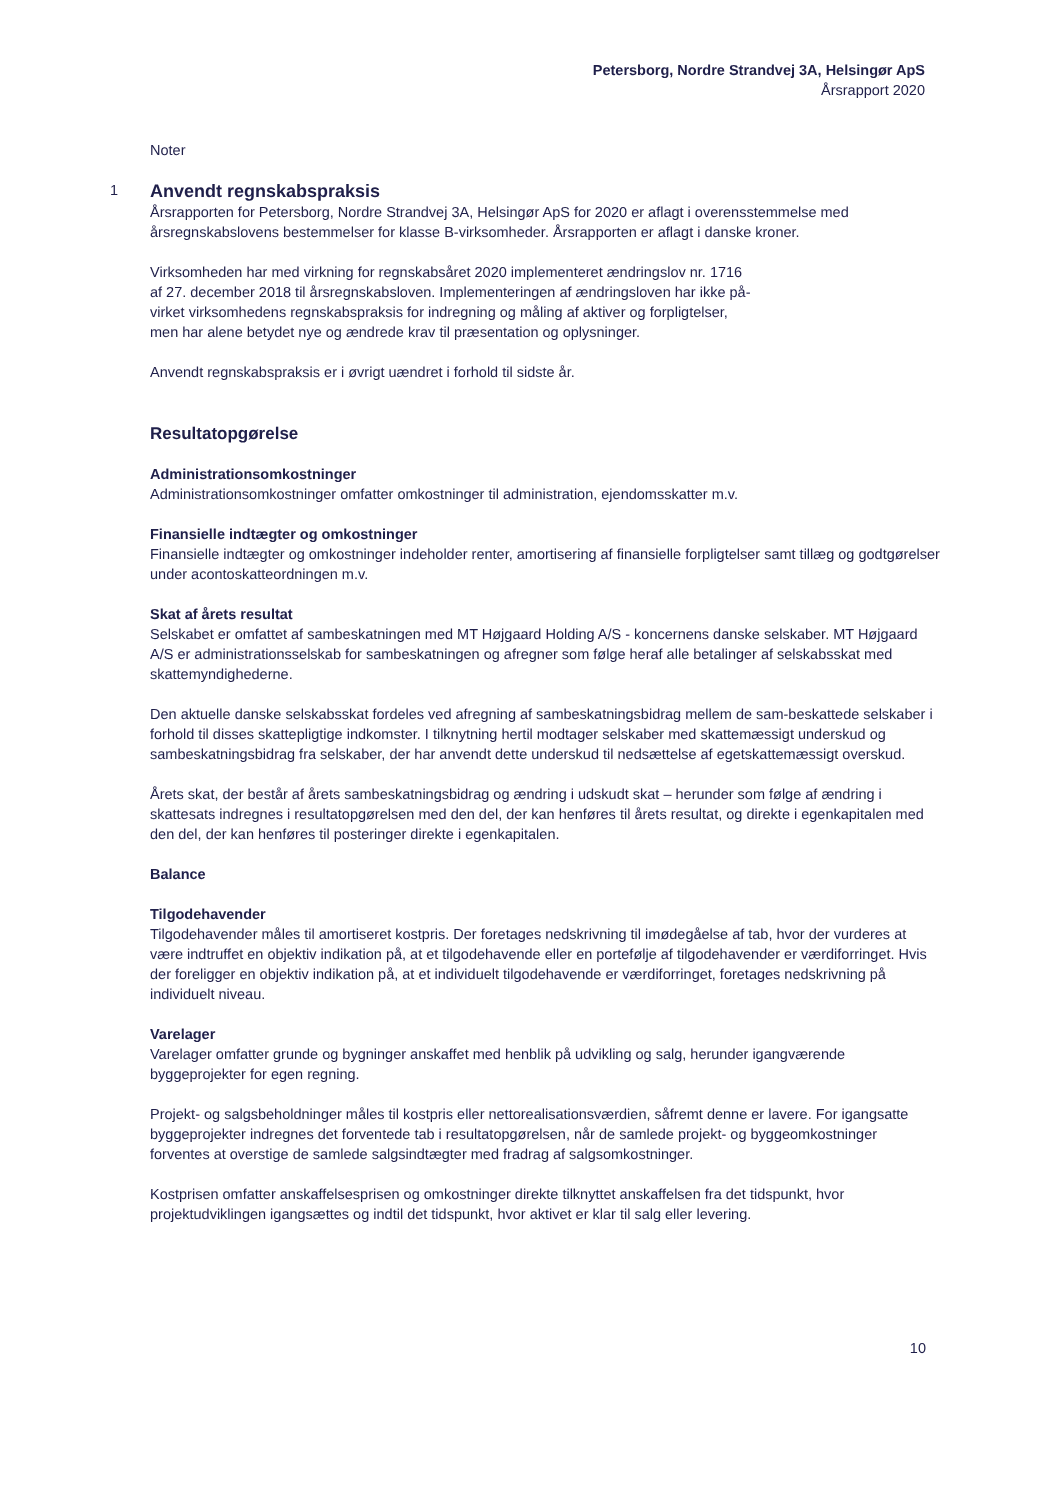Petersborg, Nordre Strandvej 3A, Helsingør ApS
Årsrapport 2020
Noter
1
Anvendt regnskabspraksis
Årsrapporten for Petersborg, Nordre Strandvej 3A, Helsingør ApS for 2020 er aflagt i overensstemmelse med årsregnskabslovens bestemmelser for klasse B-virksomheder. Årsrapporten er aflagt i danske kroner.
Virksomheden har med virkning for regnskabsåret 2020 implementeret ændringslov nr. 1716
af 27. december 2018 til årsregnskabsloven. Implementeringen af ændringsloven har ikke på-
virket virksomhedens regnskabspraksis for indregning og måling af aktiver og forpligtelser,
men har alene betydet nye og ændrede krav til præsentation og oplysninger.
Anvendt regnskabspraksis er i øvrigt uændret i forhold til sidste år.
Resultatopgørelse
Administrationsomkostninger
Administrationsomkostninger omfatter omkostninger til administration, ejendomsskatter m.v.
Finansielle indtægter og omkostninger
Finansielle indtægter og omkostninger indeholder renter, amortisering af finansielle forpligtelser samt tillæg og godtgørelser under acontoskatteordningen m.v.
Skat af årets resultat
Selskabet er omfattet af sambeskatningen med MT Højgaard Holding A/S - koncernens danske selskaber. MT Højgaard A/S er administrationsselskab for sambeskatningen og afregner som følge heraf alle betalinger af selskabsskat med skattemyndighederne.
Den aktuelle danske selskabsskat fordeles ved afregning af sambeskatningsbidrag mellem de sam-beskattede selskaber i forhold til disses skattepligtige indkomster. I tilknytning hertil modtager selskaber med skattemæssigt underskud og sambeskatningsbidrag fra selskaber, der har anvendt dette underskud til nedsættelse af egetskattemæssigt overskud.
Årets skat, der består af årets sambeskatningsbidrag og ændring i udskudt skat – herunder som følge af ændring i skattesats indregnes i resultatopgørelsen med den del, der kan henføres til årets resultat, og direkte i egenkapitalen med den del, der kan henføres til posteringer direkte i egenkapitalen.
Balance
Tilgodehavender
Tilgodehavender måles til amortiseret kostpris. Der foretages nedskrivning til imødegåelse af tab, hvor der vurderes at være indtruffet en objektiv indikation på, at et tilgodehavende eller en portefølje af tilgodehavender er værdiforringet. Hvis der foreligger en objektiv indikation på, at et individuelt tilgodehavende er værdiforringet, foretages nedskrivning på individuelt niveau.
Varelager
Varelager omfatter grunde og bygninger anskaffet med henblik på udvikling og salg, herunder igangværende byggeprojekter for egen regning.
Projekt- og salgsbeholdninger måles til kostpris eller nettorealisationsværdien, såfremt denne er lavere. For igangsatte byggeprojekter indregnes det forventede tab i resultatopgørelsen, når de samlede projekt- og byggeomkostninger forventes at overstige de samlede salgsindtægter med fradrag af salgsomkostninger.
Kostprisen omfatter anskaffelsesprisen og omkostninger direkte tilknyttet anskaffelsen fra det tidspunkt, hvor projektudviklingen igangsættes og indtil det tidspunkt, hvor aktivet er klar til salg eller levering.
10